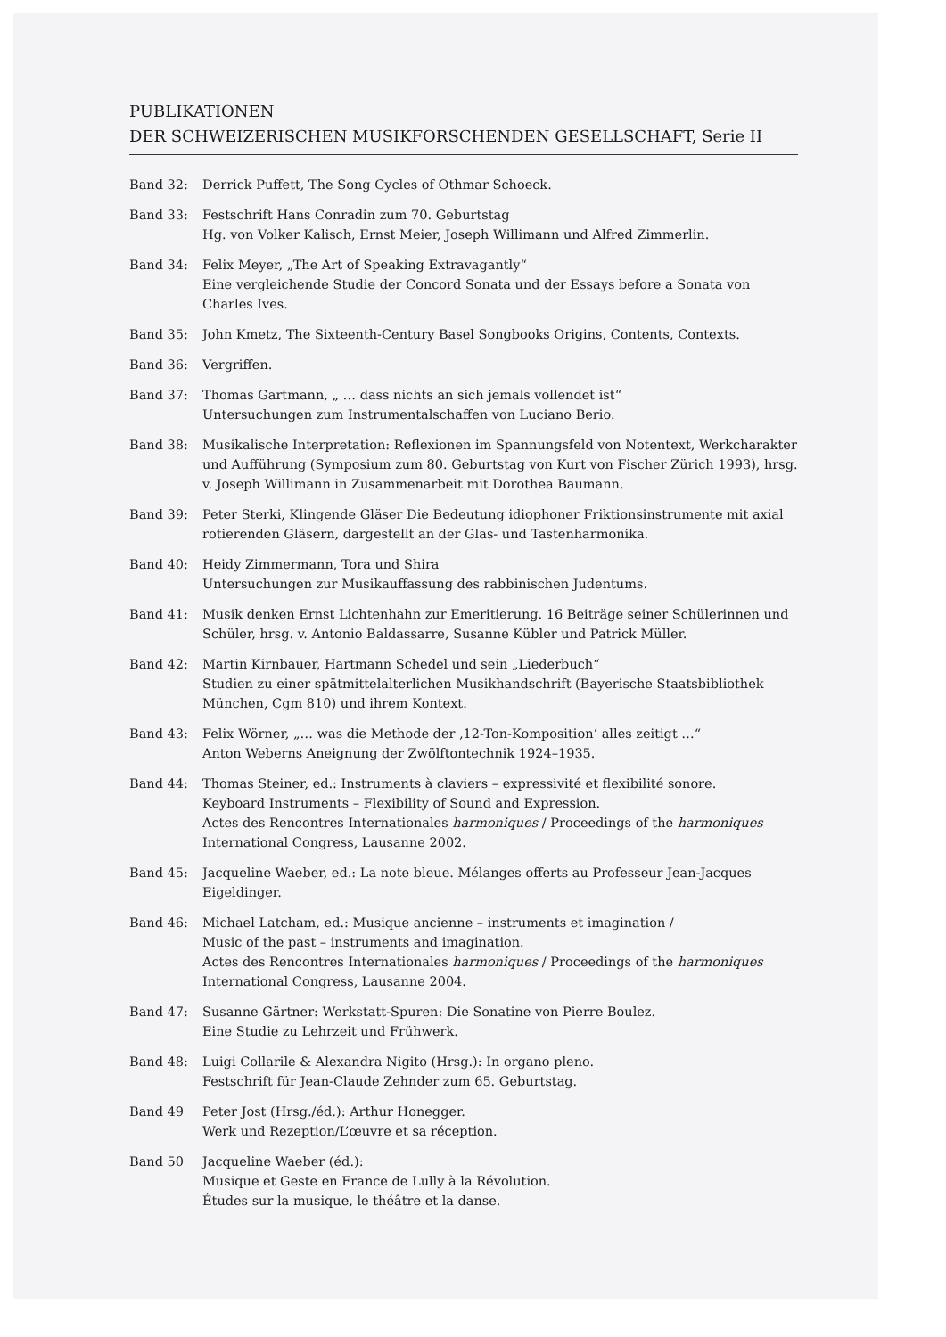PUBLIKATIONEN
DER SCHWEIZERISCHEN MUSIKFORSCHENDEN GESELLSCHAFT, Serie II
Band 32: Derrick Puffett, The Song Cycles of Othmar Schoeck.
Band 33: Festschrift Hans Conradin zum 70. Geburtstag
Hg. von Volker Kalisch, Ernst Meier, Joseph Willimann und Alfred Zimmerlin.
Band 34: Felix Meyer, „The Art of Speaking Extravagantly“
Eine vergleichende Studie der Concord Sonata und der Essays before a Sonata von Charles Ives.
Band 35: John Kmetz, The Sixteenth-Century Basel Songbooks Origins, Contents, Contexts.
Band 36: Vergriffen.
Band 37: Thomas Gartmann, „ … dass nichts an sich jemals vollendet ist“
Untersuchungen zum Instrumentalschaffen von Luciano Berio.
Band 38: Musikalische Interpretation: Reflexionen im Spannungsfeld von Notentext, Werkcharakter und Aufführung (Symposium zum 80. Geburtstag von Kurt von Fischer Zürich 1993), hrsg. v. Joseph Willimann in Zusammenarbeit mit Dorothea Baumann.
Band 39: Peter Sterki, Klingende Gläser Die Bedeutung idiophoner Friktionsinstrumente mit axial rotierenden Gläsern, dargestellt an der Glas- und Tastenharmonika.
Band 40: Heidy Zimmermann, Tora und Shira
Untersuchungen zur Musikauffassung des rabbinischen Judentums.
Band 41: Musik denken Ernst Lichtenhahn zur Emeritierung. 16 Beiträge seiner Schülerinnen und Schüler, hrsg. v. Antonio Baldassarre, Susanne Kübler und Patrick Müller.
Band 42: Martin Kirnbauer, Hartmann Schedel und sein „Liederbuch“
Studien zu einer spätmittelalterlichen Musikhandschrift (Bayerische Staatsbibliothek München, Cgm 810) und ihrem Kontext.
Band 43: Felix Wörner, „… was die Methode der ‚12-Ton-Komposition‘ alles zeitigt …“
Anton Weberns Aneignung der Zwölftontechnik 1924–1935.
Band 44: Thomas Steiner, ed.: Instruments à claviers – expressivité et flexibilité sonore.
Keyboard Instruments – Flexibility of Sound and Expression.
Actes des Rencontres Internationales harmoniques / Proceedings of the harmoniques International Congress, Lausanne 2002.
Band 45: Jacqueline Waeber, ed.: La note bleue. Mélanges offerts au Professeur Jean-Jacques Eigeldinger.
Band 46: Michael Latcham, ed.: Musique ancienne – instruments et imagination /
Music of the past – instruments and imagination.
Actes des Rencontres Internationales harmoniques / Proceedings of the harmoniques International Congress, Lausanne 2004.
Band 47: Susanne Gärtner: Werkstatt-Spuren: Die Sonatine von Pierre Boulez.
Eine Studie zu Lehrzeit und Frühwerk.
Band 48: Luigi Collarile & Alexandra Nigito (Hrsg.): In organo pleno.
Festschrift für Jean-Claude Zehnder zum 65. Geburtstag.
Band 49 Peter Jost (Hrsg./éd.): Arthur Honegger.
Werk und Rezeption/L’œuvre et sa réception.
Band 50 Jacqueline Waeber (éd.):
Musique et Geste en France de Lully à la Révolution.
Études sur la musique, le théâtre et la danse.